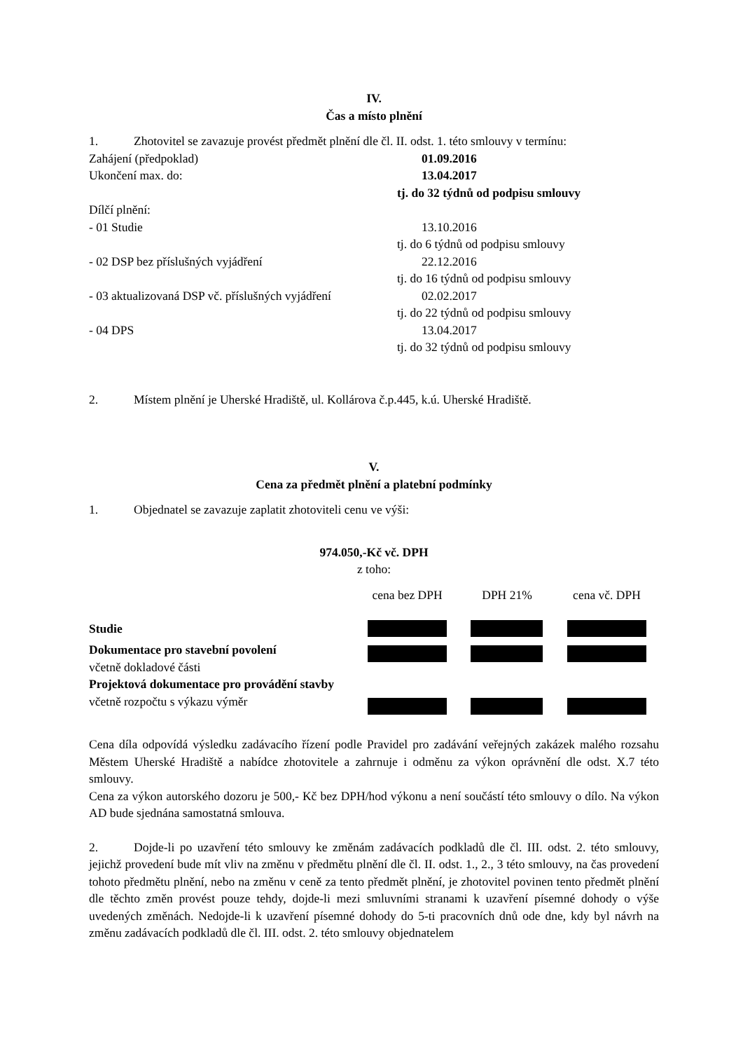IV.
Čas a místo plnění
1. Zhotovitel se zavazuje provést předmět plnění dle čl. II. odst. 1. této smlouvy v termínu:
Zahájení (předpoklad) 01.09.2016
Ukončení max. do: 13.04.2017
tj. do 32 týdnů od podpisu smlouvy
Dílčí plnění:
- 01 Studie 13.10.2016
tj. do 6 týdnů od podpisu smlouvy
- 02 DSP bez příslušných vyjádření 22.12.2016
tj. do 16 týdnů od podpisu smlouvy
- 03 aktualizovaná DSP vč. příslušných vyjádření
02.02.2017
tj. do 22 týdnů od podpisu smlouvy
- 04 DPS 13.04.2017
tj. do 32 týdnů od podpisu smlouvy
2. Místem plnění je Uherské Hradiště, ul. Kollárova č.p.445, k.ú. Uherské Hradiště.
V.
Cena za předmět plnění a platební podmínky
1. Objednatel se zavazuje zaplatit zhotoviteli cenu ve výši:
974.050,-Kč vč. DPH
z toho:
| | cena bez DPH | DPH 21% | cena vč. DPH |
| Studie | | | |
| Dokumentace pro stavební povolení včetně dokladové části | | | |
| Projektová dokumentace pro provádění stavby včetně rozpočtu s výkazu výměr | | | |
Cena díla odpovídá výsledku zadávacího řízení podle Pravidel pro zadávání veřejných zakázek malého rozsahu Městem Uherské Hradiště a nabídce zhotovitele a zahrnuje i odměnu za výkon oprávnění dle odst. X.7 této smlouvy.
Cena za výkon autorského dozoru je 500,- Kč bez DPH/hod výkonu a není součástí této smlouvy o dílo. Na výkon AD bude sjednána samostatná smlouva.
2. Dojde-li po uzavření této smlouvy ke změnám zadávacích podkladů dle čl. III. odst. 2. této smlouvy, jejichž provedení bude mít vliv na změnu v předmětu plnění dle čl. II. odst. 1., 2., 3 této smlouvy, na čas provedení tohoto předmětu plnění, nebo na změnu v ceně za tento předmět plnění, je zhotovitel povinen tento předmět plnění dle těchto změn provést pouze tehdy, dojde-li mezi smluvními stranami k uzavření písemné dohody o výše uvedených změnách. Nedojde-li k uzavření písemné dohody do 5-ti pracovních dnů ode dne, kdy byl návrh na změnu zadávacích podkladů dle čl. III. odst. 2. této smlouvy objednatelem